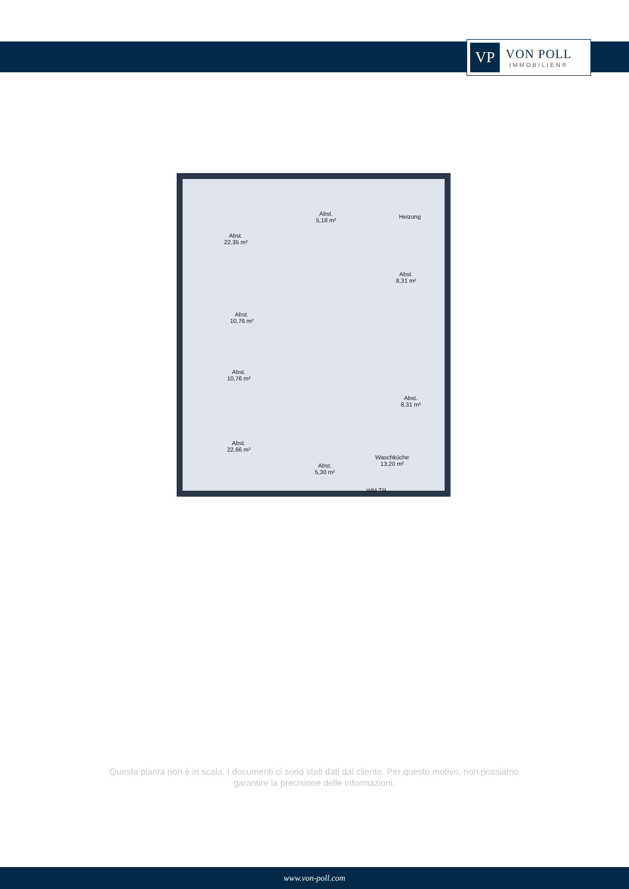VP
VON POLL
IMMOBILIEN®
Abst.
22,35 m²
Abst.
5,18 m²
Heizung
Abst.
8,31 m²
Abst.
10,76 m²
Abst.
10,76 m²
Abst.
8,31 m²
Abst.
22,66 m²
Abst.
5,30 m²
Waschküche
13,20 m²
WM TR
Questa pianta non è in scala. I documenti ci sono stati dati dal cliente. Per questo motivo, non possiamo garantire la precisione delle informazioni.
www.von-poll.com